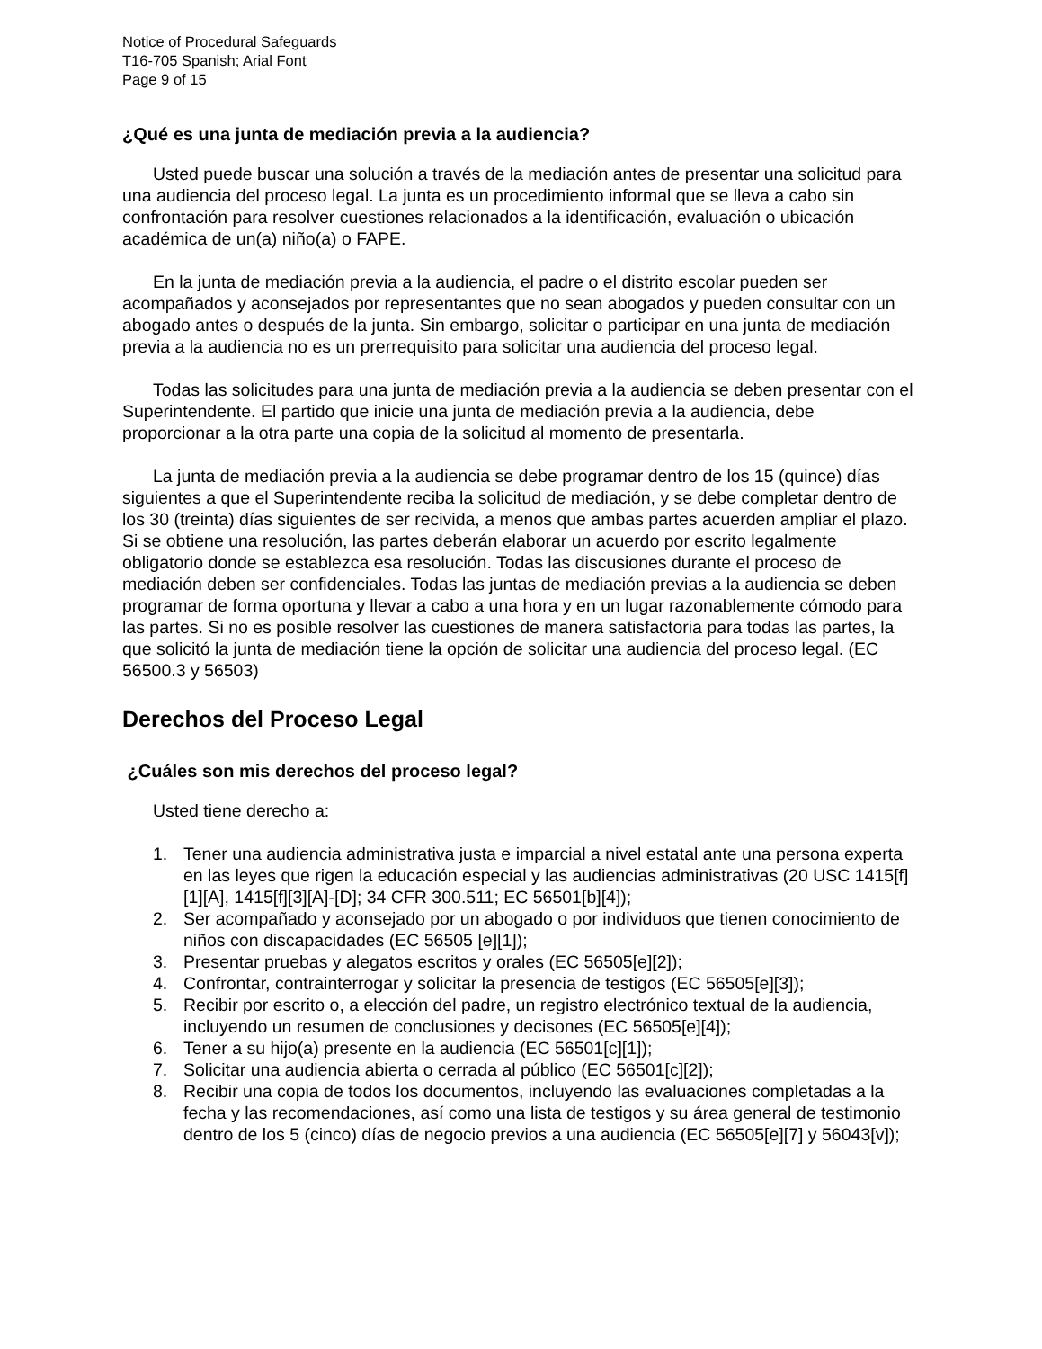Notice of Procedural Safeguards
T16-705 Spanish; Arial Font
Page 9 of 15
¿Qué es una junta de mediación previa a la audiencia?
Usted puede buscar una solución a través de la mediación antes de presentar una solicitud para una audiencia del proceso legal. La junta es un procedimiento informal que se lleva a cabo sin confrontación para resolver cuestiones relacionados a la identificación, evaluación o ubicación académica de un(a) niño(a) o FAPE.
En la junta de mediación previa a la audiencia, el padre o el distrito escolar pueden ser acompañados y aconsejados por representantes que no sean abogados y pueden consultar con un abogado antes o después de la junta. Sin embargo, solicitar o participar en una junta de mediación previa a la audiencia no es un prerrequisito para solicitar una audiencia del proceso legal.
Todas las solicitudes para una junta de mediación previa a la audiencia se deben presentar con el Superintendente. El partido que inicie una junta de mediación previa a la audiencia, debe proporcionar a la otra parte una copia de la solicitud al momento de presentarla.
La junta de mediación previa a la audiencia se debe programar dentro de los 15 (quince) días siguientes a que el Superintendente reciba la solicitud de mediación, y se debe completar dentro de los 30 (treinta) días siguientes de ser recivida, a menos que ambas partes acuerden ampliar el plazo. Si se obtiene una resolución, las partes deberán elaborar un acuerdo por escrito legalmente obligatorio donde se establezca esa resolución. Todas las discusiones durante el proceso de mediación deben ser confidenciales. Todas las juntas de mediación previas a la audiencia se deben programar de forma oportuna y llevar a cabo a una hora y en un lugar razonablemente cómodo para las partes. Si no es posible resolver las cuestiones de manera satisfactoria para todas las partes, la que solicitó la junta de mediación tiene la opción de solicitar una audiencia del proceso legal. (EC 56500.3 y 56503)
Derechos del Proceso Legal
¿Cuáles son mis derechos del proceso legal?
Usted tiene derecho a:
1. Tener una audiencia administrativa justa e imparcial a nivel estatal ante una persona experta en las leyes que rigen la educación especial y las audiencias administrativas (20 USC 1415[f][1][A], 1415[f][3][A]-[D]; 34 CFR 300.511; EC 56501[b][4]);
2. Ser acompañado y aconsejado por un abogado o por individuos que tienen conocimiento de niños con discapacidades (EC 56505 [e][1]);
3. Presentar pruebas y alegatos escritos y orales (EC 56505[e][2]);
4. Confrontar, contrainterrogar y solicitar la presencia de testigos (EC 56505[e][3]);
5. Recibir por escrito o, a elección del padre, un registro electrónico textual de la audiencia, incluyendo un resumen de conclusiones y decisones (EC 56505[e][4]);
6. Tener a su hijo(a) presente en la audiencia (EC 56501[c][1]);
7. Solicitar una audiencia abierta o cerrada al público (EC 56501[c][2]);
8. Recibir una copia de todos los documentos, incluyendo las evaluaciones completadas a la fecha y las recomendaciones, así como una lista de testigos y su área general de testimonio dentro de los 5 (cinco) días de negocio previos a una audiencia (EC 56505[e][7] y 56043[v]);